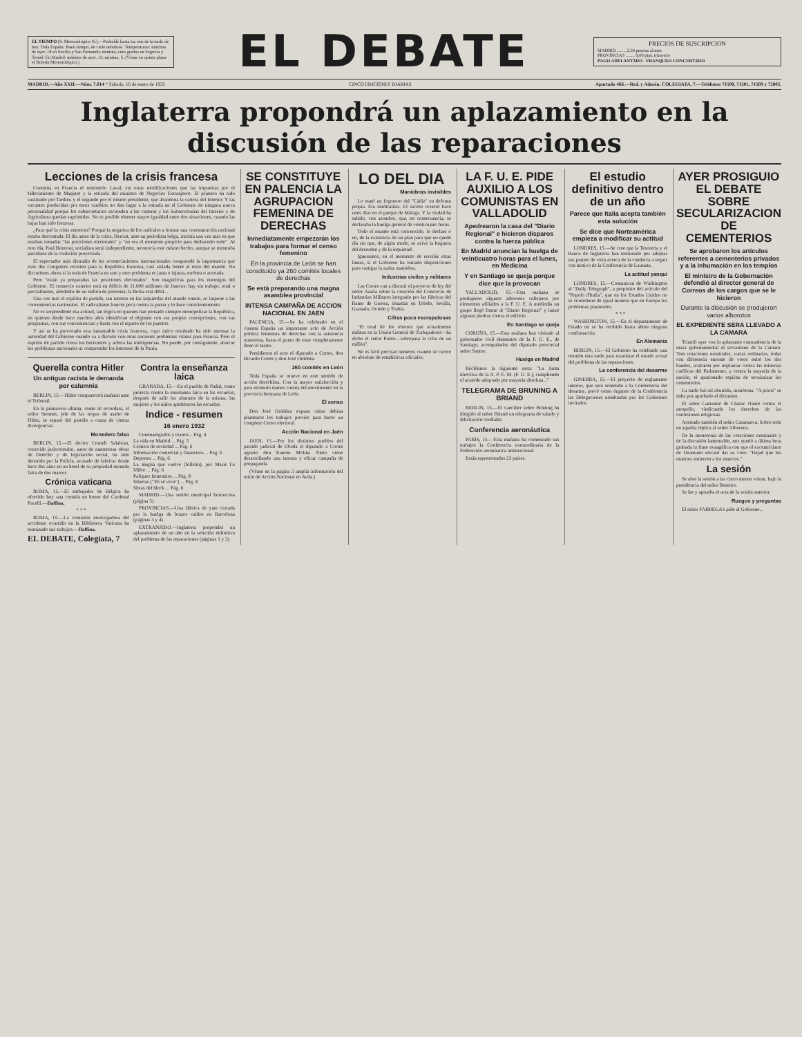EL TIEMPO (S. Meteorológico N.).—Probable hasta las seis de la tarde de hoy. Toda España: Buen tiempo, de cielo nebuloso. Temperaturas: máxima de ayer, 18 en Sevilla y San Fernando; mínima, cero grados en Segovia y Teruel. En Madrid: máxima de ayer, 13; mínima, 5. (Véase en quinta plana el Boletín Meteorológico.)
EL DEBATE
PRECIOS DE SUSCRIPCION
MADRID ........ 2,50 pesetas al mes
PROVINCIAS ........ 9,00 ptas. trimestre
PAGO ADELANTADO FRANQUEO CONCERTADO
MADRID.—Año XXII.—Núm. 7.014 * Sábado, 16 de enero de 1932 CINCO EDICIONES DIARIAS Apartado 466.—Red. y Admón. COLEGIATA, 7.—Teléfonos 71500, 71501, 71509 y 72805.
Inglaterra propondrá un aplazamiento en la discusión de las reparaciones
Lecciones de la crisis francesa
Continúa en Francia el ministerio Laval, sin otras modificaciones que las impuestas por el fallecimiento de Maginot y la retirada del ministro de Negocios Extranjeros. El primero ha sido sustituído por Tardieu y el segundo por el mismo presidente, que abandona la cartera del Interior. Y las vacantes producidas por estos cambios no dan lugar a la entrada en el Gobierno de ninguna nueva personalidad porque los subsecretarios ascienden a las carteras y las Subsecretarías del Interior y de Agricultura quedan suprimidas. No es posible obtener mayor igualdad entre dos situaciones, cuando las bajas han sido forzosas.
¿Para qué la crisis entonces? Porque la negativa de los radicales a formar una concentración nacional estaba descontada. El día antes de la crisis, Herriot, ante un periodista belga, insistía una vez más en que estaban tomadas "las posiciones electorales" y "no era el momento propicio para deshacerlo todo". Al otro día, Paul Boncour, socialista semi independiente, reconocía este mismo hecho, aunque se mostraba partidario de la coalición proyectada.
El espectador más distraído de los acontecimientos internacionales comprende la importancia que esos dos Congresos revisten para la República francesa, casi aislada frente al resto del mundo. No discutimos ahora si la tesis de Francia en uno y otro problema es justa o injusta, errónea o acertada.
Pero "están ya preparadas las posiciones electorales". Son magníficas para los enemigos del Gobierno. El comercio exterior está en déficit de 11.000 millones de francos; hay sin trabajo, total o parcialmente, alrededor de un millón de personas; la Bolsa está débil...
Una vez más el espíritu de partido, tan intenso en las izquierdas del mundo entero, se impone a las conveniencias nacionales. El radicalismo francés peca contra la patria y lo hace conscientemente.
No es sorprendente esa actitud, tan lógica en quienes han pensado siempre monopolizar la República, en quienes desde hace muchos años identifican el régimen con sus propias concepciones, con sus programas, con sus conveniencias y hasta con el reparto de los puestos.
Y así se ha provocado esta lamentable crisis francesa, cuyo único resultado ha sido mermar la autoridad del Gobierno cuando va a discutir con otras naciones problemas vitales para Francia. Pero el espíritu de partido cierra los horizontes y achica las inteligencias. No puede, por consiguiente, abarcar los problemas nacionales ni comprender los intereses de la Patria.
Querella contra Hitler
Un antiguo racista le demanda por calumnia
BERLIN, 15.—Hitler comparecerá mañana ante el Tribunal.
En la primavera última, como se recordará, el señor Stennes, jefe de las tropas de asalto de Hitler, se separó del partido a causa de ciertas divergencias.
Monedero falso
BERLIN, 15.—El doctor Cornell Salabran, conocido jurisconsulto, autor de numerosas obras de Derecho y de legislación social, ha sido detenido por la Policía, acusado de fabricar desde hace dos años en un hotel de su propiedad moneda falsa de dos marcos.
Crónica vaticana
ROMA, 15.—El embajador de Bélgica ha ofrecido hoy una comida en honor del Cardenal Pacelli.—Daffina.
* * *
ROMA, 15.—La comisión investigadora del accidente ocurrido en la Biblioteca Vaticana ha terminado sus trabajos.—Daffina.
EL DEBATE, Colegiata, 7
Contra la enseñanza laica
GRANADA, 15.—En el pueblo de Padul, como protesta contra la enseñanza laica en las escuelas, después de salir los alumnos de la misma, las mujeres y los niños apedrearon las escuelas.
Indice - resumen
16 enero 1932
Cinematógrafos y teatros... Pág. 4
La vida en Madrid ... Pág. 5
Crónica de sociedad ... Pág. 6
Información comercial y financiera ... Pág. 6
Deportes ... Pág. 6
La alegría que vuelve (folletín), por Marie Le Mière ... Pág. 6
Paliques femeninos ... Pág. 8
Siluetas ("Yo sé vivir") ... Pág. 8
Notas del block ... Pág. 8
MADRID.—Una sesión municipal borrascosa (página 5).
PROVINCIAS.—Una fábrica de yute cerrada por la huelga de brazos caídos en Barcelona (páginas 3 y 4).
EXTRANJERO.—Inglaterra propondrá un aplazamiento de un año en la solución definitiva del problema de las reparaciones (páginas 1 y 3).
SE CONSTITUYE EN PALENCIA LA AGRUPACION FEMENINA DE DERECHAS
Inmediatamente empezarán los trabajos para formar el censo femenino
En la provincia de León se han constituído ya 260 comités locales de derechas
Se está preparando una magna asamblea provincial
INTENSA CAMPAÑA DE ACCION NACIONAL EN JAEN
PALENCIA, 15.—Se ha celebrado en el cinema España un importante acto de Acción política femenina de derechas con la asistencia numerosa, hasta el punto de estar completamente lleno el teatro.
Presidieron el acto el diputado a Cortes, don Ricardo Cortés y don José Ordóñez.
260 comités en León
Toda España se mueve en este sentido de acción derechista. Con la mayor satisfacción y para estímulo damos cuenta del movimiento en la provincia hermana de León.
El censo
Don José Ordóñez expuso cómo debían plantearse los trabajos previos para hacer un completo Censo electoral.
Acción Nacional en Jaén
JAEN, 15.—Por los distintos pueblos del partido judicial de Ubeda el diputado a Cortes agrario don Ramón Molina Nieto viene desarrollando una intensa y eficaz campaña de propaganda.
(Véase en la página 3 amplia información del mitin de Acción Nacional en Avila.)
LO DEL DIA
Maniobras invisibles
Lo mató un fogonero del "Cádiz" en defensa propia. Era sindicalista. El suceso ocurrió hace unos días en el parque de Málaga. Y la ciudad ha sabido, con asombro, que, en consecuencia, se declaraba la huelga general de veinticuatro horas.
Todo el mundo está convencido, lo declare o no, de la existencia de un plan para que no quede día sin que, de algún modo, se avive la hoguera del desorden y de la inquietud.
Ignoramos, en el momento de escribir estas líneas, si el Gobierno ha tomado disposiciones para castigar la audaz maniobra.
Industrias civiles y militares
Las Cortes van a discutir el proyecto de ley del señor Azaña sobre la creación del Consorcio de Industrias Militares integrado por las fábricas del Ramo de Guerra, situadas en Toledo, Sevilla, Granada, Oviedo y Trubia.
Cifras poco escrupulosas
"El total de los obreros que actualmente militan en la Unión General de Trabajadores—ha dicho el señor Prieto—sobrepasa la cifra de un millón".
No es fácil precisar números cuando se carece en absoluto de estadísticas oficiales.
LA F. U. E. PIDE AUXILIO A LOS COMUNISTAS EN VALLADOLID
Apedrearon la casa del "Diario Regional" e hicieron disparos contra la fuerza pública
En Madrid anuncian la huelga de veinticuatro horas para el lunes, en Medicina
Y en Santiago se queja porque dice que la provocan
VALLADOLID, 15.—Esta mañana se produjeron algunos alborotos callejeros por elementos afiliados a la F. U. E. A mediodía un grupo llegó frente al "Diario Regional" y lanzó algunas piedras contra el edificio.
En Santiago se queja
CORUÑA, 15.—Esta mañana han visitado al gobernador civil elementos de la F. U. E., de Santiago, acompañados del diputado provincial señor Santos.
Huelga en Madrid
Recibimos la siguiente nota: "La Junta directiva de la A. P. E. M. (F. U. E.), cumpliendo el acuerdo adoptado por mayoría absoluta..."
TELEGRAMA DE BRUNING A BRIAND
BERLIN, 15.—El canciller señor Brüning ha dirigido al señor Briand un telegrama de saludo y felicitación cordiales.
Conferencia aeronáutica
PARIS, 15.—Esta mañana ha comenzado sus trabajos la Conferencia extraordinaria de la Federación aeronáutica internacional.
Están representados 23 países.
El estudio definitivo dentro de un año
Parece que Italia acepta también esta solución
Se dice que Norteamérica empieza a modificar su actitud
LONDRES, 15.—Se cree que la Tesorería y el Banco de Inglaterra han terminado por adoptar sus puntos de vista acerca de la conducta a seguir con motivo de la Conferencia de Lausana.
La actitud yanqui
LONDRES, 15.—Comunican de Wáshington al "Daily Telegraph", a propósito del artículo del "Popolo d'Italia", que en los Estados Unidos no se consideran de igual manera que en Europa los problemas planteados.
* * *
WASHINGTON, 15.—En el departamento de Estado no se ha recibido hasta ahora ninguna confirmación.
En Alemania
BERLIN, 15.—El Gobierno ha celebrado una reunión esta tarde para examinar el estado actual del problema de las reparaciones.
La conferencia del desarme
GINEBRA, 15.—El proyecto de reglamento interior, que será sometido a la Conferencia del desarme, prevé como órganos de la Conferencia las Delegaciones nombradas por los Gobiernos invitados.
AYER PROSIGUIO EL DEBATE SOBRE SECULARIZACION DE CEMENTERIOS
Se aprobaron los artículos referentes a cementerios privados y a la inhumación en los templos
El ministro de la Gobernación defendió al director general de Correos de los cargos que se le hicieron
Durante la discusión se produjeron varios alborotos
EL EXPEDIENTE SERA LLEVADO A LA CAMARA
Triunfó ayer con la aplastante contundencia de la masa gubernamental el sectarismo de la Cámara. Tres votaciones nominales, varias ordinarias, todas con diferencia enorme de votos entre los dos bandos, acabaron por implantar contra las minorías católicas del Parlamento, y contra la mayoría de la nación, el apasionado espíritu de secularizar los cementerios.
La tarde fué así aburrida, monótona. "A priori" se daba por aprobado el dictamen.
El señor Lamamié de Clairac clamó contra el atropello, vindicando los derechos de las confesiones religiosas.
Acertado también el señor Casanueva. Sobre todo en aquella réplica al señor Albornoz.
De la monotonía de las votaciones nominales y de la discusión lamentable, nos quedó a última hora grabada la frase evangélica con que el excentriciano de Unamuno rescató dar su voto: "Dejad que los muertos entierren a los muertos."
La sesión
Se abre la sesión a las cinco menos veinte, bajo la presidencia del señor Besteiro.
Se lee y aprueba el acta de la sesión anterior.
Ruegos y preguntas
El señor FABREGAS pide al Gobierno...